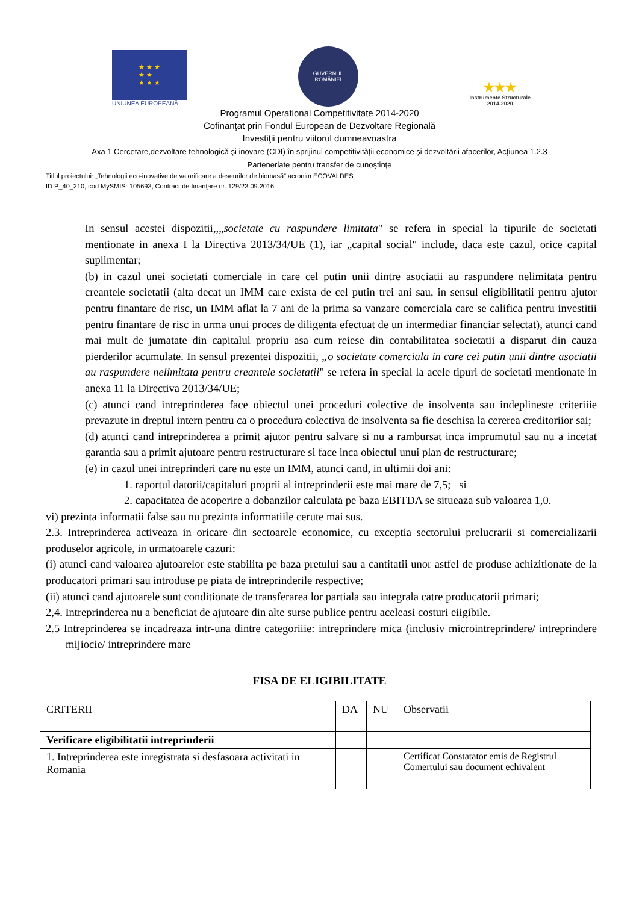★ ★ ★
★ ★
★ ★ ★
UNIUNEA EUROPEANĂ
GUVERNUL
ROMÂNIEI
★★★
Instrumente Structurale
2014-2020
Programul Operational Competitivitate 2014-2020
Cofinanţat prin Fondul European de Dezvoltare Regională
Investiţii pentru viitorul dumneavoastra
Axa 1 Cercetare,dezvoltare tehnologică şi inovare (CDI) în sprijinul competitivităţii economice şi dezvoltării afacerilor, Acţiunea 1.2.3
Parteneriate pentru transfer de cunoştinţe
Titlul proiectului: „Tehnologii eco-inovative de valorificare a deseurilor de biomasă” acronim ECOVALDES
ID P_40_210, cod MySMIS: 105693, Contract de finanţare nr. 129/23.09.2016
In sensul acestei dispozitii,,„societate cu raspundere limitata" se refera in special la tipurile de societati mentionate in anexa I la Directiva 2013/34/UE (1), iar „capital social" include, daca este cazul, orice capital suplimentar;
(b) in cazul unei societati comerciale in care cel putin unii dintre asociatii au raspundere nelimitata pentru creantele societatii (alta decat un IMM care exista de cel putin trei ani sau, in sensul eligibilitatii pentru ajutor pentru finantare de risc, un IMM aflat la 7 ani de la prima sa vanzare comerciala care se califica pentru investitii pentru finantare de risc in urma unui proces de diligenta efectuat de un intermediar financiar selectat), atunci cand mai mult de jumatate din capitalul propriu asa cum reiese din contabilitatea societatii a disparut din cauza pierderilor acumulate. In sensul prezentei dispozitii, „o societate comerciala in care cei putin unii dintre asociatii au raspundere nelimitata pentru creantele societatii" se refera in special la acele tipuri de societati mentionate in anexa 11 la Directiva 2013/34/UE;
(c) atunci cand intreprinderea face obiectul unei proceduri colective de insolventa sau indeplineste criteriiie prevazute in dreptul intern pentru ca o procedura colectiva de insolventa sa fie deschisa la cererea creditoriior sai;
(d) atunci cand intreprinderea a primit ajutor pentru salvare si nu a rambursat inca imprumutul sau nu a incetat garantia sau a primit ajutoare pentru restructurare si face inca obiectul unui plan de restructurare;
(e) in cazul unei intreprinderi care nu este un IMM, atunci cand, in ultimii doi ani:
1. raportul datorii/capitaluri proprii al intreprinderii este mai mare de 7,5; si
2. capacitatea de acoperire a dobanzilor calculata pe baza EBITDA se situeaza sub valoarea 1,0.
vi) prezinta informatii false sau nu prezinta informatiile cerute mai sus.
2.3. Intreprinderea activeaza in oricare din sectoarele economice, cu exceptia sectorului prelucrarii si comercializarii produselor agricole, in urmatoarele cazuri:
(i) atunci cand valoarea ajutoarelor este stabilita pe baza pretului sau a cantitatii unor astfel de produse achizitionate de la producatori primari sau introduse pe piata de intreprinderile respective;
(ii) atunci cand ajutoarele sunt conditionate de transferarea lor partiala sau integrala catre producatorii primari;
2,4. Intreprinderea nu a beneficiat de ajutoare din alte surse publice pentru aceleasi costuri eiigibile.
2.5 Intreprinderea se incadreaza intr-una dintre categoriiie: intreprindere mica (inclusiv microintreprindere/ intreprindere mijiocie/ intreprindere mare
FISA DE ELIGIBILITATE
| CRITERII | DA | NU | Observatii |
| Verificare eligibilitatii intreprinderii | | | |
| 1. Intreprinderea este inregistrata si desfasoara activitati in Romania | | | Certificat Constatator emis de Registrul Comertului sau document echivalent |